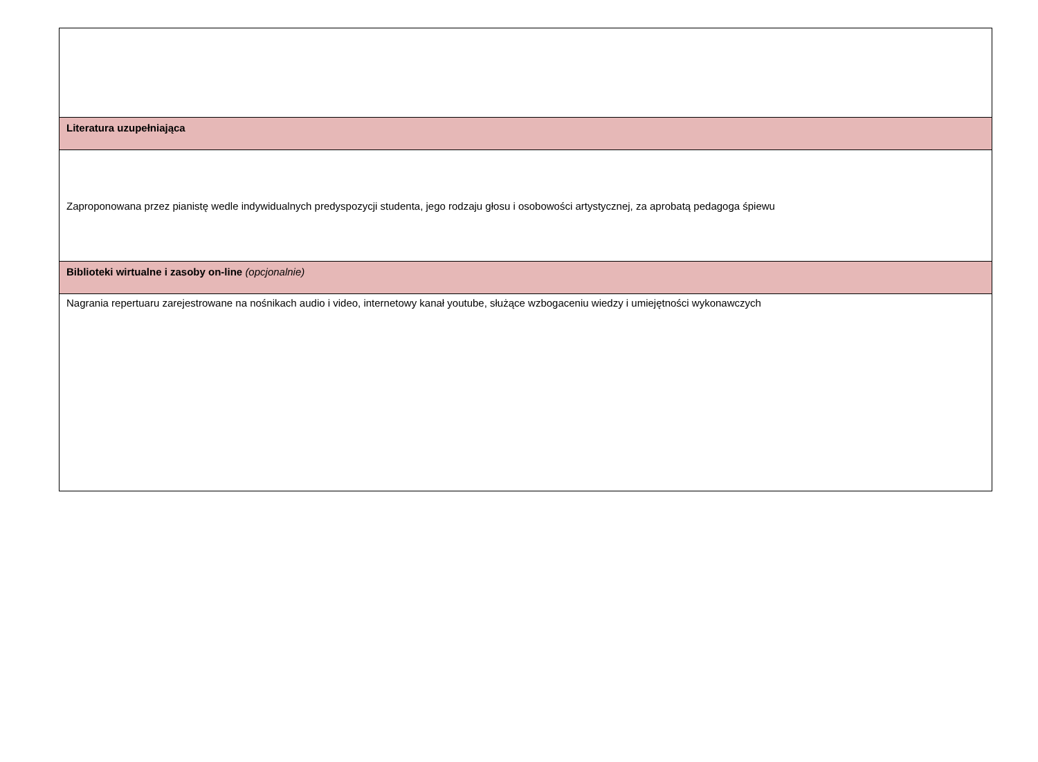| Literatura uzupełniająca |
| Zaproponowana przez pianistę wedle indywidualnych predyspozycji studenta, jego rodzaju głosu i osobowości artystycznej, za aprobatą pedagoga śpiewu |
| Biblioteki wirtualne i zasoby on-line (opcjonalnie) |
| Nagrania repertuaru zarejestrowane na nośnikach audio i video, internetowy kanał youtube, służące wzbogaceniu wiedzy i umiejętności wykonawczych |